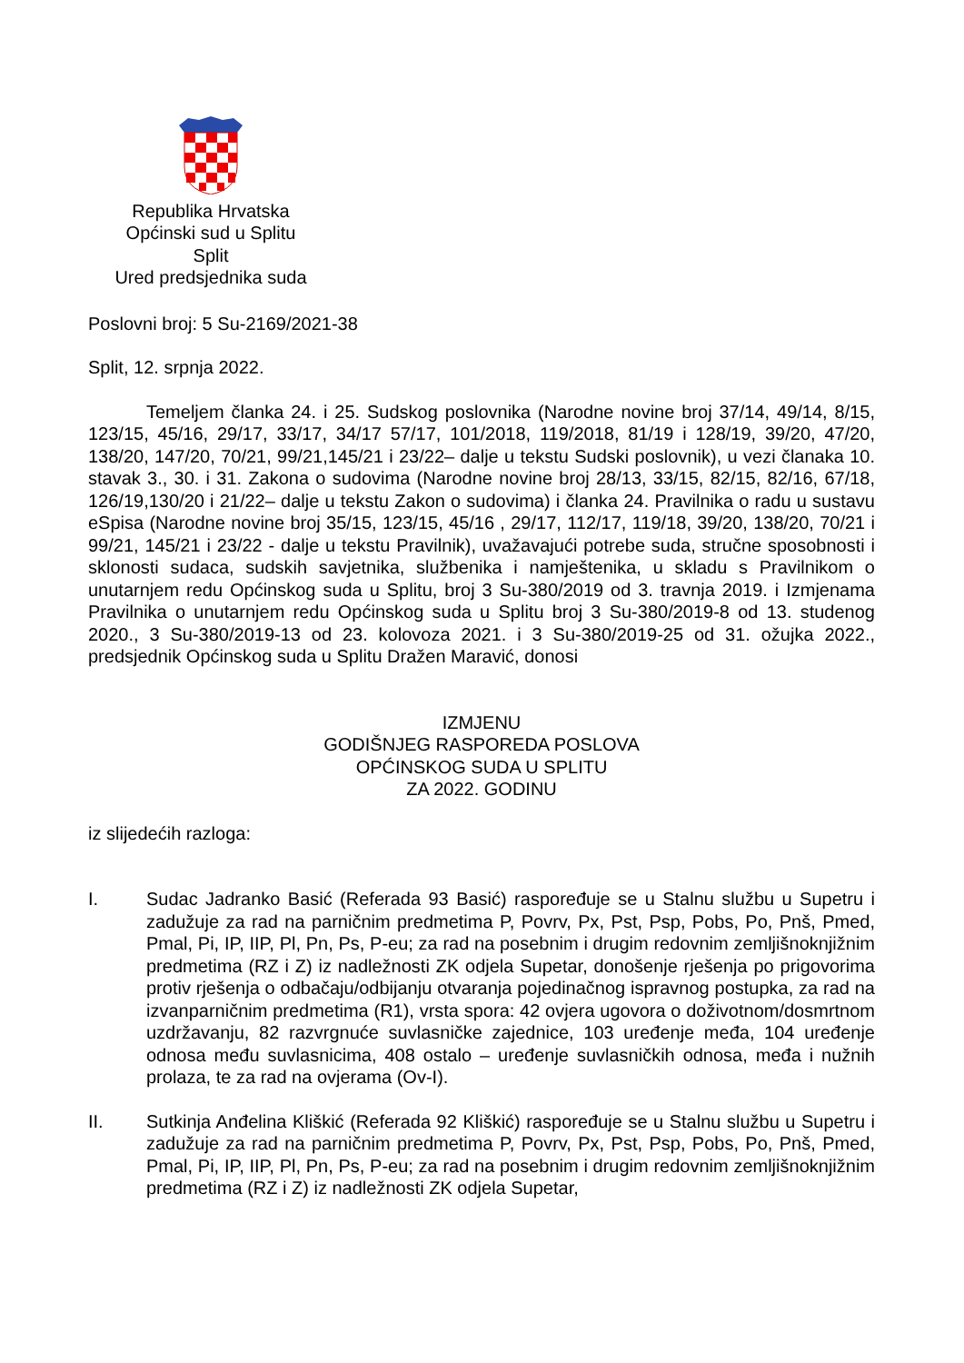Republika Hrvatska
Općinski sud u Splitu
Split
Ured predsjednika suda
Poslovni broj: 5 Su-2169/2021-38
Split, 12. srpnja 2022.
Temeljem članka 24. i 25. Sudskog poslovnika (Narodne novine broj 37/14, 49/14, 8/15, 123/15, 45/16, 29/17, 33/17, 34/17 57/17, 101/2018, 119/2018, 81/19 i 128/19, 39/20, 47/20, 138/20, 147/20, 70/21, 99/21,145/21 i 23/22– dalje u tekstu Sudski poslovnik), u vezi članaka 10. stavak 3., 30. i 31. Zakona o sudovima (Narodne novine broj 28/13, 33/15, 82/15, 82/16, 67/18, 126/19,130/20 i 21/22– dalje u tekstu Zakon o sudovima) i članka 24. Pravilnika o radu u sustavu eSpisa (Narodne novine broj 35/15, 123/15, 45/16 , 29/17, 112/17, 119/18, 39/20, 138/20, 70/21 i 99/21, 145/21 i 23/22 - dalje u tekstu Pravilnik), uvažavajući potrebe suda, stručne sposobnosti i sklonosti sudaca, sudskih savjetnika, službenika i namještenika, u skladu s Pravilnikom o unutarnjem redu Općinskog suda u Splitu, broj 3 Su-380/2019 od 3. travnja 2019. i Izmjenama Pravilnika o unutarnjem redu Općinskog suda u Splitu broj 3 Su-380/2019-8 od 13. studenog 2020., 3 Su-380/2019-13 od 23. kolovoza 2021. i 3 Su-380/2019-25 od 31. ožujka 2022., predsjednik Općinskog suda u Splitu Dražen Maravić, donosi
IZMJENU
GODIŠNJEG RASPOREDA POSLOVA
OPĆINSKOG SUDA U SPLITU
ZA 2022. GODINU
iz slijedećih razloga:
I. Sudac Jadranko Basić (Referada 93 Basić) raspoređuje se u Stalnu službu u Supetru i zadužuje za rad na parničnim predmetima P, Povrv, Px, Pst, Psp, Pobs, Po, Pnš, Pmed, Pmal, Pi, IP, IIP, Pl, Pn, Ps, P-eu; za rad na posebnim i drugim redovnim zemljišnoknjižnim predmetima (RZ i Z) iz nadležnosti ZK odjela Supetar, donošenje rješenja po prigovorima protiv rješenja o odbačaju/odbijanju otvaranja pojedinačnog ispravnog postupka, za rad na izvanparničnim predmetima (R1), vrsta spora: 42 ovjera ugovora o doživotnom/dosmrtnom uzdržavanju, 82 razvrgnuće suvlasničke zajednice, 103 uređenje međa, 104 uređenje odnosa među suvlasnicima, 408 ostalo – uređenje suvlasničkih odnosa, međa i nužnih prolaza, te za rad na ovjerama (Ov-I).
II. Sutkinja Anđelina Kliškić (Referada 92 Kliškić) raspoređuje se u Stalnu službu u Supetru i zadužuje za rad na parničnim predmetima P, Povrv, Px, Pst, Psp, Pobs, Po, Pnš, Pmed, Pmal, Pi, IP, IIP, Pl, Pn, Ps, P-eu; za rad na posebnim i drugim redovnim zemljišnoknjižnim predmetima (RZ i Z) iz nadležnosti ZK odjela Supetar,